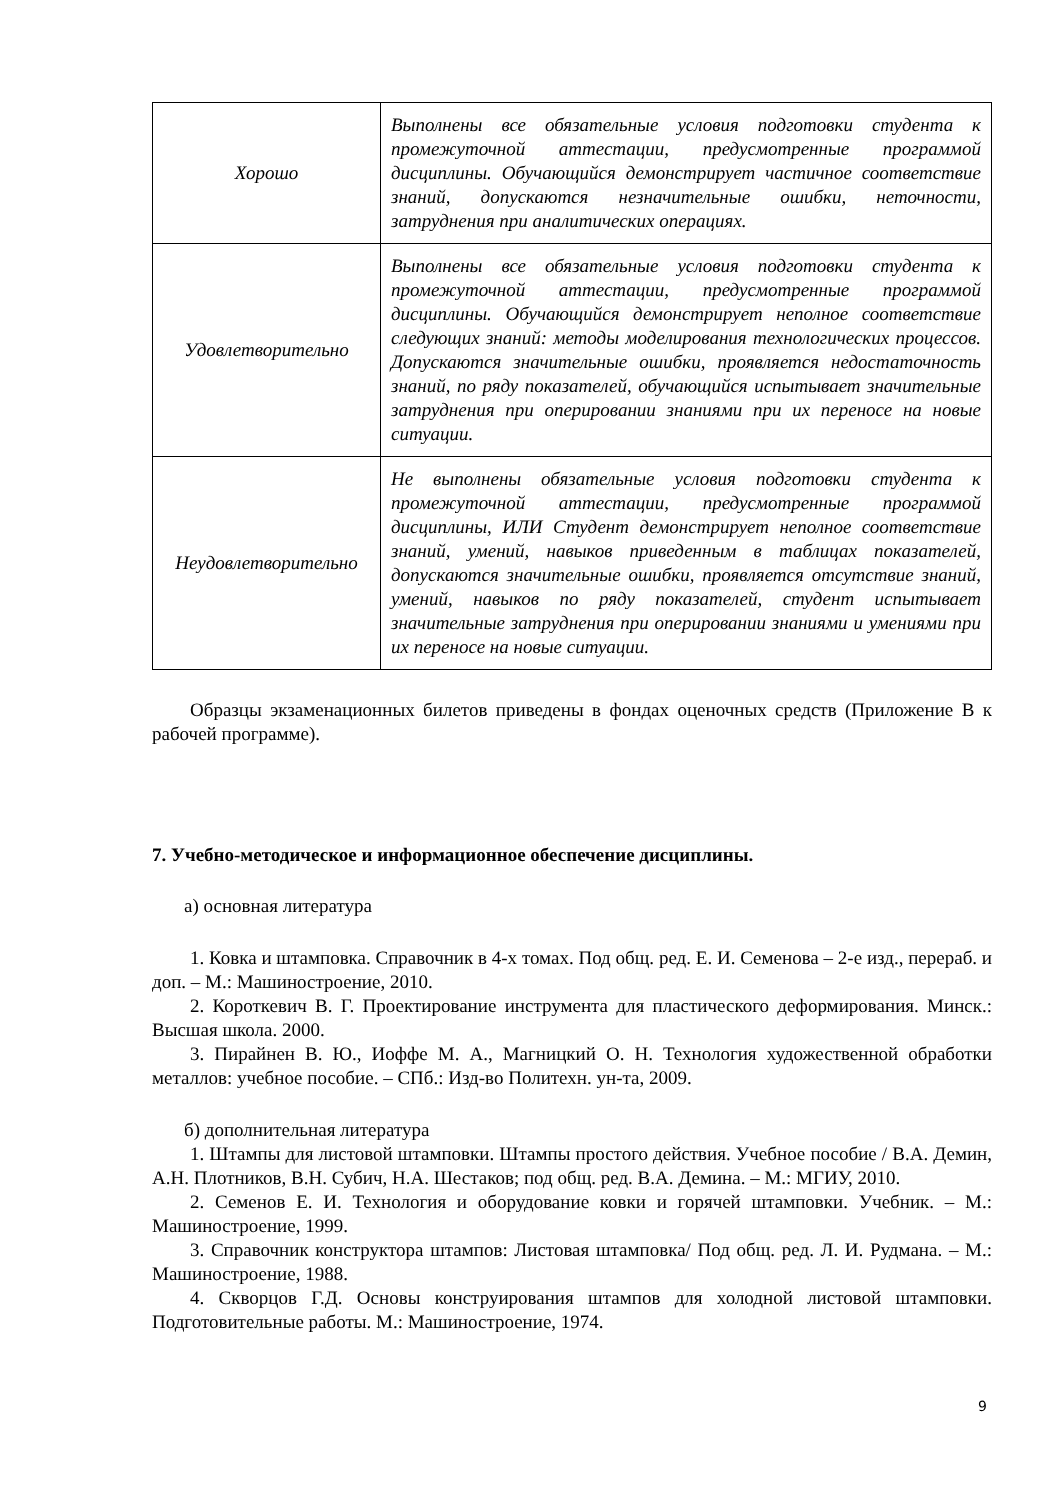| Хорошо | Выполнены все обязательные условия подготовки студента к промежуточной аттестации, предусмотренные программой дисциплины. Обучающийся демонстрирует частичное соответствие знаний, допускаются незначительные ошибки, неточности, затруднения при аналитических операциях. |
| Удовлетворительно | Выполнены все обязательные условия подготовки студента к промежуточной аттестации, предусмотренные программой дисциплины. Обучающийся демонстрирует неполное соответствие следующих знаний: методы моделирования технологических процессов. Допускаются значительные ошибки, проявляется недостаточность знаний, по ряду показателей, обучающийся испытывает значительные затруднения при оперировании знаниями при их переносе на новые ситуации. |
| Неудовлетворительно | Не выполнены обязательные условия подготовки студента к промежуточной аттестации, предусмотренные программой дисциплины, ИЛИ Студент демонстрирует неполное соответствие знаний, умений, навыков приведенным в таблицах показателей, допускаются значительные ошибки, проявляется отсутствие знаний, умений, навыков по ряду показателей, студент испытывает значительные затруднения при оперировании знаниями и умениями при их переносе на новые ситуации. |
Образцы экзаменационных билетов приведены в фондах оценочных средств (Приложение В к рабочей программе).
7. Учебно-методическое и информационное обеспечение дисциплины.
а) основная литература
1. Ковка и штамповка. Справочник в 4-х томах. Под общ. ред. Е. И. Семенова – 2-е изд., перераб. и доп. – М.: Машиностроение, 2010.
2. Короткевич В. Г. Проектирование инструмента для пластического деформирования. Минск.: Высшая школа. 2000.
3. Пирайнен В. Ю., Иоффе М. А., Магницкий О. Н. Технология художественной обработки металлов: учебное пособие. – СПб.: Изд-во Политехн. ун-та, 2009.
б) дополнительная литература
1. Штампы для листовой штамповки. Штампы простого действия. Учебное пособие / В.А. Демин, А.Н. Плотников, В.Н. Субич, Н.А. Шестаков; под общ. ред. В.А. Демина. – М.: МГИУ, 2010.
2. Семенов Е. И. Технология и оборудование ковки и горячей штамповки. Учебник. – М.: Машиностроение, 1999.
3. Справочник конструктора штампов: Листовая штамповка/ Под общ. ред. Л. И. Рудмана. – М.: Машиностроение, 1988.
4. Скворцов Г.Д. Основы конструирования штампов для холодной листовой штамповки. Подготовительные работы. М.: Машиностроение, 1974.
9